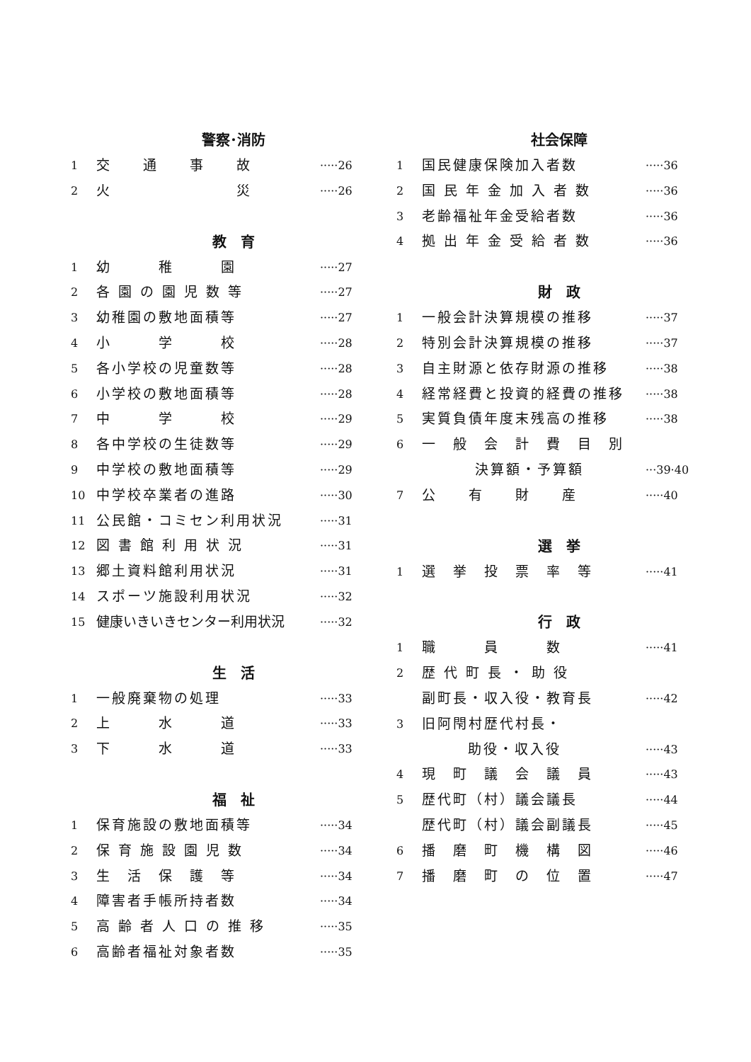警察･消防
1 交　　通　　事　　故 ·····26
2 火　　　　　　　　災 ·····26
教　育
1 幼　　　稚　　　園 ·····27
2 各 園 の 園 児 数 等 ·····27
3 幼稚園の敷地面積等 ·····27
4 小　　　学　　　校 ·····28
5 各小学校の児童数等 ·····28
6 小学校の敷地面積等 ·····28
7 中　　　学　　　校 ·····29
8 各中学校の生徒数等 ·····29
9 中学校の敷地面積等 ·····29
10 中学校卒業者の進路 ·····30
11 公民館・コミセン利用状況 ·····31
12 図 書 館 利 用 状 況 ·····31
13 郷土資料館利用状況 ·····31
14 スポーツ施設利用状況 ·····32
15 健康いきいきセンター利用状況 ·····32
生　活
1 一般廃棄物の処理 ·····33
2 上　　　水　　　道 ·····33
3 下　　　水　　　道 ·····33
福　祉
1 保育施設の敷地面積等 ·····34
2 保 育 施 設 園 児 数 ·····34
3 生　活　保　護　等 ·····34
4 障害者手帳所持者数 ·····34
5 高 齢 者 人 口 の 推 移 ·····35
6 高齢者福祉対象者数 ·····35
社会保障
1 国民健康保険加入者数 ·····36
2 国 民 年 金 加 入 者 数 ·····36
3 老齢福祉年金受給者数 ·····36
4 拠 出 年 金 受 給 者 数 ·····36
財　政
1 一般会計決算規模の推移 ·····37
2 特別会計決算規模の推移 ·····37
3 自主財源と依存財源の推移 ·····38
4 経常経費と投資的経費の推移 ·····38
5 実質負債年度末残高の推移 ·····38
6 一　般　会　計　費　目　別
決算額・予算額 ···39·40
7 公　　有　　財　　産 ·····40
選　挙
1 選　挙　投　票　率　等 ·····41
行　政
1 職　　　員　　　数 ·····41
2 歴 代 町 長 ・ 助 役
副町長・収入役・教育長 ·····42
3 旧阿閇村歴代村長・
助役・収入役 ·····43
4 現　町　議　会　議　員 ·····43
5 歴代町（村）議会議長 ·····44
歴代町（村）議会副議長 ·····45
6 播　磨　町　機　構　図 ·····46
7 播　磨　町　の　位　置 ·····47